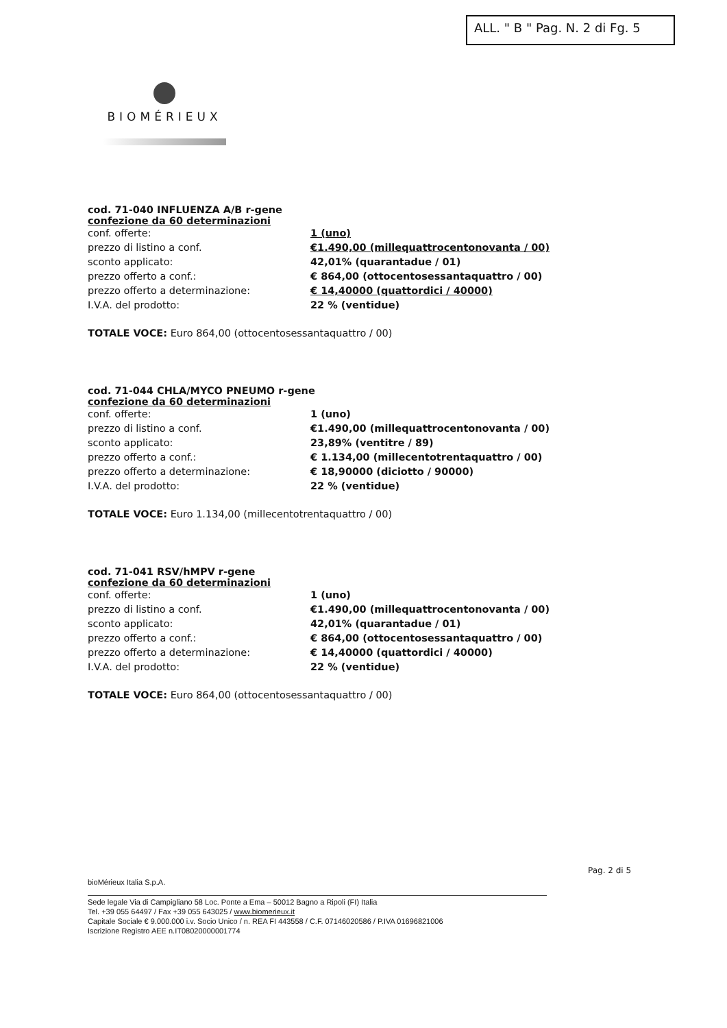ALL. " B " Pag. N. 2 di Fg. 5
BIOMÉRIEUX
cod. 71-040 INFLUENZA A/B r-gene
confezione da 60 determinazioni
| conf. offerte: | 1 (uno) |
| prezzo di listino a conf. | €1.490,00 (millequattrocentonovanta / 00) |
| sconto applicato: | 42,01% (quarantadue / 01) |
| prezzo offerto a conf.: | € 864,00 (ottocentosessantaquattro / 00) |
| prezzo offerto a determinazione: | € 14,40000 (quattordici / 40000) |
| I.V.A. del prodotto: | 22 % (ventidue) |
TOTALE VOCE: Euro 864,00 (ottocentosessantaquattro / 00)
cod. 71-044 CHLA/MYCO PNEUMO r-gene
confezione da 60 determinazioni
| conf. offerte: | 1 (uno) |
| prezzo di listino a conf. | €1.490,00 (millequattrocentonovanta / 00) |
| sconto applicato: | 23,89% (ventitre / 89) |
| prezzo offerto a conf.: | € 1.134,00 (millecentotrentaquattro / 00) |
| prezzo offerto a determinazione: | € 18,90000 (diciotto / 90000) |
| I.V.A. del prodotto: | 22 % (ventidue) |
TOTALE VOCE: Euro 1.134,00 (millecentotrentaquattro / 00)
cod. 71-041 RSV/hMPV r-gene
confezione da 60 determinazioni
| conf. offerte: | 1 (uno) |
| prezzo di listino a conf. | €1.490,00 (millequattrocentonovanta / 00) |
| sconto applicato: | 42,01% (quarantadue / 01) |
| prezzo offerto a conf.: | € 864,00 (ottocentosessantaquattro / 00) |
| prezzo offerto a determinazione: | € 14,40000 (quattordici / 40000) |
| I.V.A. del prodotto: | 22 % (ventidue) |
TOTALE VOCE: Euro 864,00 (ottocentosessantaquattro / 00)
Pag. 2 di 5
bioMérieux Italia S.p.A.
Sede legale Via di Campigliano 58 Loc. Ponte a Ema – 50012 Bagno a Ripoli (FI) Italia
Tel. +39 055 64497 / Fax +39 055 643025 / www.biomerieux.it
Capitale Sociale € 9.000.000 i.v. Socio Unico / n. REA FI 443558 / C.F. 07146020586 / P.IVA 01696821006
Iscrizione Registro AEE n.IT08020000001774